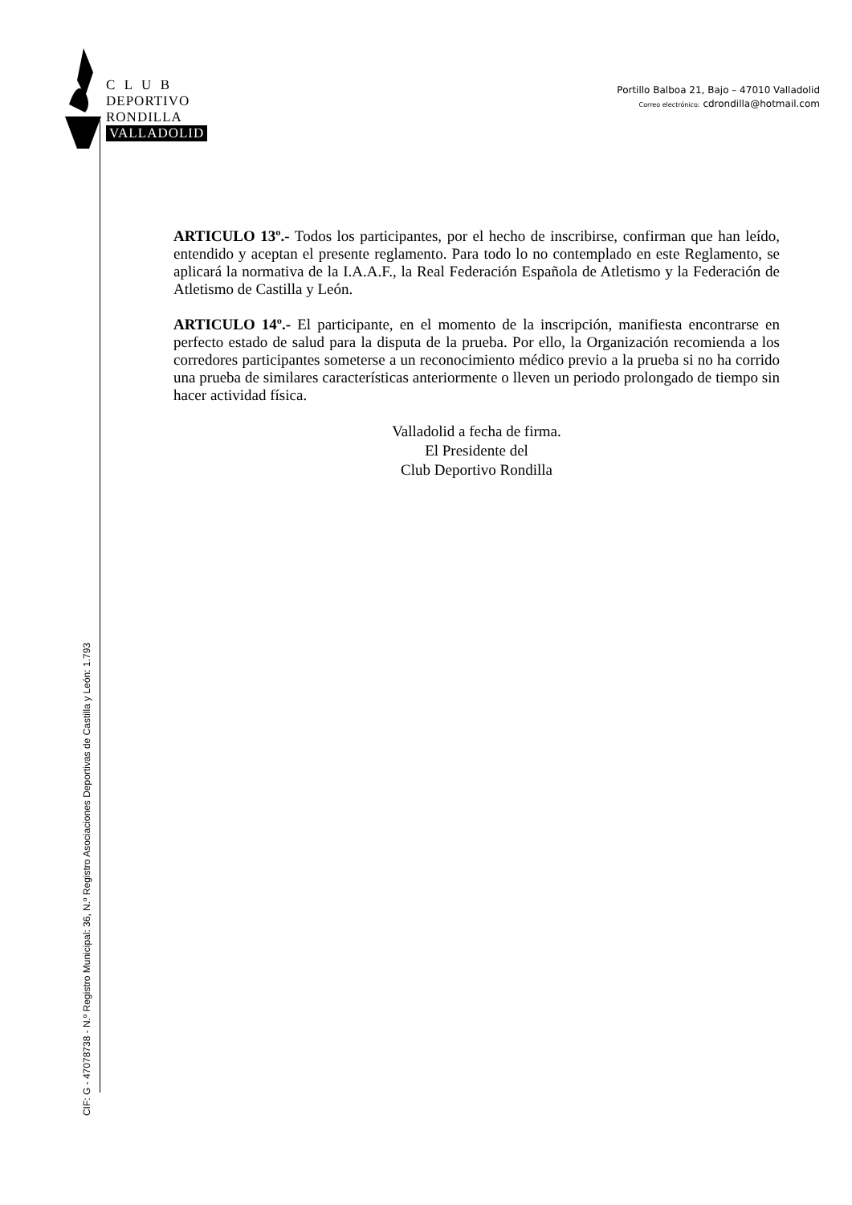C L U B
DEPORTIVO
RONDILLA
VALLADOLID
Portillo Balboa 21, Bajo – 47010 Valladolid
Correo electrónico: cdrondilla@hotmail.com
ARTICULO 13º.- Todos los participantes, por el hecho de inscribirse, confirman que han leído, entendido y aceptan el presente reglamento. Para todo lo no contemplado en este Reglamento, se aplicará la normativa de la I.A.A.F., la Real Federación Española de Atletismo y la Federación de Atletismo de Castilla y León.
ARTICULO 14º.- El participante, en el momento de la inscripción, manifiesta encontrarse en perfecto estado de salud para la disputa de la prueba. Por ello, la Organización recomienda a los corredores participantes someterse a un reconocimiento médico previo a la prueba si no ha corrido una prueba de similares características anteriormente o lleven un periodo prolongado de tiempo sin hacer actividad física.
Valladolid a fecha de firma.
El Presidente del
Club Deportivo Rondilla
CIF: G - 47078738 - N.º Registro Municipal: 36, N.º Registro Asociaciones Deportivas de Castilla y León: 1.793